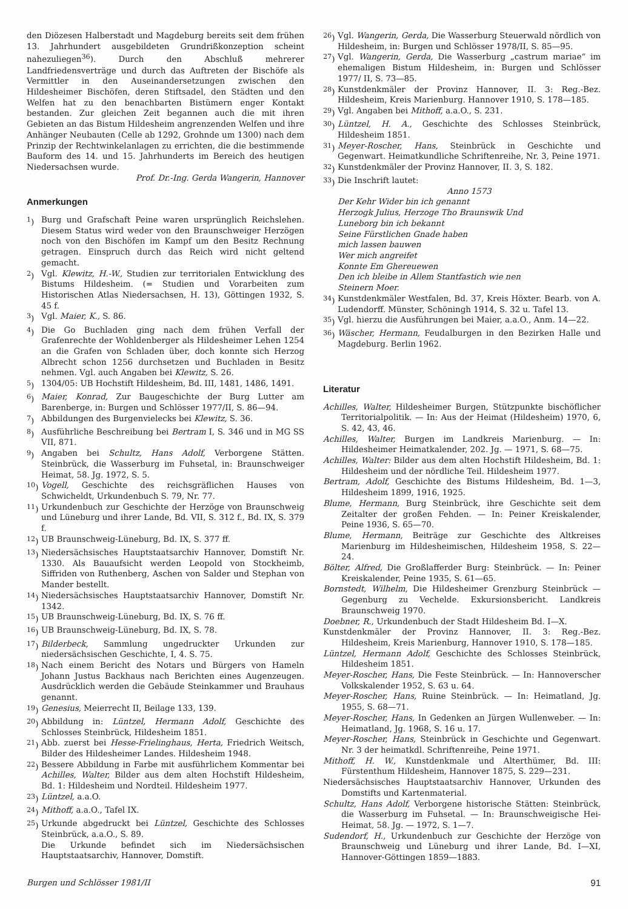den Diözesen Halberstadt und Magdeburg bereits seit dem frühen 13. Jahrhundert ausgebildeten Grundrißkonzeption scheint nahezuliegen<sup>36</sup>). Durch den Abschluß mehrerer Landfriedensverträge und durch das Auftreten der Bischöfe als Vermittler in den Auseinandersetzungen zwischen den Hildesheimer Bischöfen, deren Stiftsadel, den Städten und den Welfen hat zu den benachbarten Bistümern enger Kontakt bestanden. Zur gleichen Zeit begannen auch die mit ihren Gebieten an das Bistum Hildesheim angrenzenden Welfen und ihre Anhänger Neubauten (Celle ab 1292, Grohnde um 1300) nach dem Prinzip der Rechtwinkelanlagen zu errichten, die die bestimmende Bauform des 14. und 15. Jahrhunderts im Bereich des heutigen Niedersachsen wurde.
Prof. Dr.-Ing. Gerda Wangerin, Hannover
Anmerkungen
<sup>1</sup>) Burg und Grafschaft Peine waren ursprünglich Reichslehen. Diesem Status wird weder von den Braunschweiger Herzögen noch von den Bischöfen im Kampf um den Besitz Rechnung getragen. Einspruch durch das Reich wird nicht geltend gemacht.
<sup>2</sup>) Vgl. Klewitz, H.-W., Studien zur territorialen Entwicklung des Bistums Hildesheim. (= Studien und Vorarbeiten zum Historischen Atlas Niedersachsen, H. 13), Göttingen 1932, S. 45 f.
<sup>3</sup>) Vgl. Maier, K., S. 86.
<sup>4</sup>) Die Go Buchladen ging nach dem frühen Verfall der Grafenrechte der Wohldenberger als Hildesheimer Lehen 1254 an die Grafen von Schladen über, doch konnte sich Herzog Albrecht schon 1256 durchsetzen und Buchladen in Besitz nehmen. Vgl. auch Angaben bei Klewitz, S. 26.
<sup>5</sup>) 1304/05: UB Hochstift Hildesheim, Bd. III, 1481, 1486, 1491.
<sup>6</sup>) Maier, Konrad, Zur Baugeschichte der Burg Lutter am Barenberge, in: Burgen und Schlösser 1977/II, S. 86—94.
<sup>7</sup>) Abbildungen des Burgenvielecks bei Klewitz, S. 36.
<sup>8</sup>) Ausführliche Beschreibung bei Bertram I, S. 346 und in MG SS VII, 871.
<sup>9</sup>) Angaben bei Schultz, Hans Adolf, Verborgene Stätten. Steinbrück, die Wasserburg im Fuhsetal, in: Braunschweiger Heimat, 58. Jg. 1972, S. 5.
<sup>10</sup>)
Vogell, Geschichte des reichsgräflichen Hauses von Schwicheldt, Urkundenbuch S. 79, Nr. 77.
<sup>11</sup>)
Urkundenbuch zur Geschichte der Herzöge von Braunschweig und Lüneburg und ihrer Lande, Bd. VII, S. 312 f., Bd. IX, S. 379 f.
<sup>12</sup>)
UB Braunschweig-Lüneburg, Bd. IX, S. 377 ff.
<sup>13</sup>)
Niedersächsisches Hauptstaatsarchiv Hannover, Domstift Nr. 1330. Als Bauaufsicht werden Leopold von Stockheimb, Siffriden von Ruthenberg, Aschen von Salder und Stephan von Mander bestellt.
<sup>14</sup>)
Niedersächsisches Hauptstaatsarchiv Hannover, Domstift Nr. 1342.
<sup>15</sup>)
UB Braunschweig-Lüneburg, Bd. IX, S. 76 ff.
<sup>16</sup>)
UB Braunschweig-Lüneburg, Bd. IX, S. 78.
<sup>17</sup>)
Bilderbeck, Sammlung ungedruckter Urkunden zur niedersächsischen Geschichte, I, 4. S. 75.
<sup>18</sup>)
Nach einem Bericht des Notars und Bürgers von Hameln Johann Justus Backhaus nach Berichten eines Augenzeugen. Ausdrücklich werden die Gebäude Steinkammer und Brauhaus genannt.
<sup>19</sup>)
Genesius, Meierrecht II, Beilage 133, 139.
<sup>20</sup>)
Abbildung in: Lüntzel, Hermann Adolf, Geschichte des Schlosses Steinbrück, Hildesheim 1851.
<sup>21</sup>)
Abb. zuerst bei Hesse-Frielinghaus, Herta, Friedrich Weitsch, Bilder des Hildesheimer Landes. Hildesheim 1948.
<sup>22</sup>)
Bessere Abbildung in Farbe mit ausführlichem Kommentar bei Achilles, Walter, Bilder aus dem alten Hochstift Hildesheim, Bd. 1: Hildesheim und Nordteil. Hildesheim 1977.
<sup>23</sup>)
Lüntzel, a.a.O.
<sup>24</sup>)
Mithoff, a.a.O., Tafel IX.
<sup>25</sup>)
Urkunde abgedruckt bei Lüntzel, Geschichte des Schlosses Steinbrück, a.a.O., S. 89.
Die Urkunde befindet sich im Niedersächsischen Hauptstaatsarchiv, Hannover, Domstift.
<sup>26</sup>)
Vgl. Wangerin, Gerda, Die Wasserburg Steuerwald nördlich von Hildesheim, in: Burgen und Schlösser 1978/II, S. 85—95.
<sup>27</sup>)
Vgl. Wangerin, Gerda, Die Wasserburg „castrum mariae“ im ehemaligen Bistum Hildesheim, in: Burgen und Schlösser 1977/ II, S. 73—85.
<sup>28</sup>)
Kunstdenkmäler der Provinz Hannover, II. 3: Reg.-Bez. Hildesheim, Kreis Marienburg. Hannover 1910, S. 178—185.
<sup>29</sup>)
Vgl. Angaben bei Mithoff, a.a.O., S. 231.
<sup>30</sup>)
Lüntzel, H. A., Geschichte des Schlosses Steinbrück, Hildesheim 1851.
<sup>31</sup>)
Meyer-Roscher, Hans, Steinbrück in Geschichte und Gegenwart. Heimatkundliche Schriftenreihe, Nr. 3, Peine 1971.
<sup>32</sup>)
Kunstdenkmäler der Provinz Hannover, II. 3, S. 182.
<sup>33</sup>)
Die Inschrift lautet:
Anno 1573
Der Kehr Wider bin ich genannt
Herzogk Julius, Herzoge Tho Braunswik Und
Luneborg bin ich bekannt
Seine Fürstlichen Gnade haben
mich lassen bauwen
Wer mich angreifet
Konnte Em Ghereuewen
Den ich bleibe in Allem Stantfastich wie nen
Steinern Moer.
<sup>34</sup>)
Kunstdenkmäler Westfalen, Bd. 37, Kreis Höxter. Bearb. von A. Ludendorff. Münster, Schöningh 1914, S. 32 u. Tafel 13.
<sup>35</sup>)
Vgl. hierzu die Ausführungen bei Maier, a.a.O., Anm. 14—22.
<sup>36</sup>)
Wäscher, Hermann, Feudalburgen in den Bezirken Halle und Magdeburg. Berlin 1962.
Literatur
Achilles, Walter, Hildesheimer Burgen, Stützpunkte bischöflicher Territorialpolitik. — In: Aus der Heimat (Hildesheim) 1970, 6, S. 42, 43, 46.
Achilles, Walter, Burgen im Landkreis Marienburg. — In: Hildesheimer Heimatkalender, 202. Jg. — 1971, S. 68—75.
Achilles, Walter: Bilder aus dem alten Hochstift Hildesheim, Bd. 1: Hildesheim und der nördliche Teil. Hildesheim 1977.
Bertram, Adolf, Geschichte des Bistums Hildesheim, Bd. 1—3, Hildesheim 1899, 1916, 1925.
Blume, Hermann, Burg Steinbrück, ihre Geschichte seit dem Zeitalter der großen Fehden. — In: Peiner Kreiskalender, Peine 1936, S. 65—70.
Blume, Hermann, Beiträge zur Geschichte des Altkreises Marienburg im Hildesheimischen, Hildesheim 1958, S. 22—24.
Bölter, Alfred, Die Großlafferder Burg: Steinbrück. — In: Peiner Kreiskalender, Peine 1935, S. 61—65.
Bornstedt, Wilhelm, Die Hildesheimer Grenzburg Steinbrück — Gegenburg zu Vechelde. Exkursionsbericht. Landkreis Braunschweig 1970.
Doebner, R., Urkundenbuch der Stadt Hildesheim Bd. I—X.
Kunstdenkmäler der Provinz Hannover, II. 3: Reg.-Bez. Hildesheim, Kreis Marienburg, Hannover 1910, S. 178—185.
Lüntzel, Hermann Adolf, Geschichte des Schlosses Steinbrück, Hildesheim 1851.
Meyer-Roscher, Hans, Die Feste Steinbrück. — In: Hannoverscher Volkskalender 1952, S. 63 u. 64.
Meyer-Roscher, Hans, Ruine Steinbrück. — In: Heimatland, Jg. 1955, S. 68—71.
Meyer-Roscher, Hans, In Gedenken an Jürgen Wullenweber. — In: Heimatland, Jg. 1968, S. 16 u. 17.
Meyer-Roscher, Hans, Steinbrück in Geschichte und Gegenwart. Nr. 3 der heimatkdl. Schriftenreihe, Peine 1971.
Mithoff, H. W., Kunstdenkmale und Alterthümer, Bd. III: Fürstenthum Hildesheim, Hannover 1875, S. 229—231.
Niedersächsisches Hauptstaatsarchiv Hannover, Urkunden des Domstifts und Kartenmaterial.
Schultz, Hans Adolf, Verborgene historische Stätten: Steinbrück, die Wasserburg im Fuhsetal. — In: Braunschweigische Hei-Heimat, 58. Jg. — 1972, S. 1—7.
Sudendorf, H., Urkundenbuch zur Geschichte der Herzöge von Braunschweig und Lüneburg und ihrer Lande, Bd. I—XI, Hannover-Göttingen 1859—1883.
Burgen und Schlösser 1981/II 91